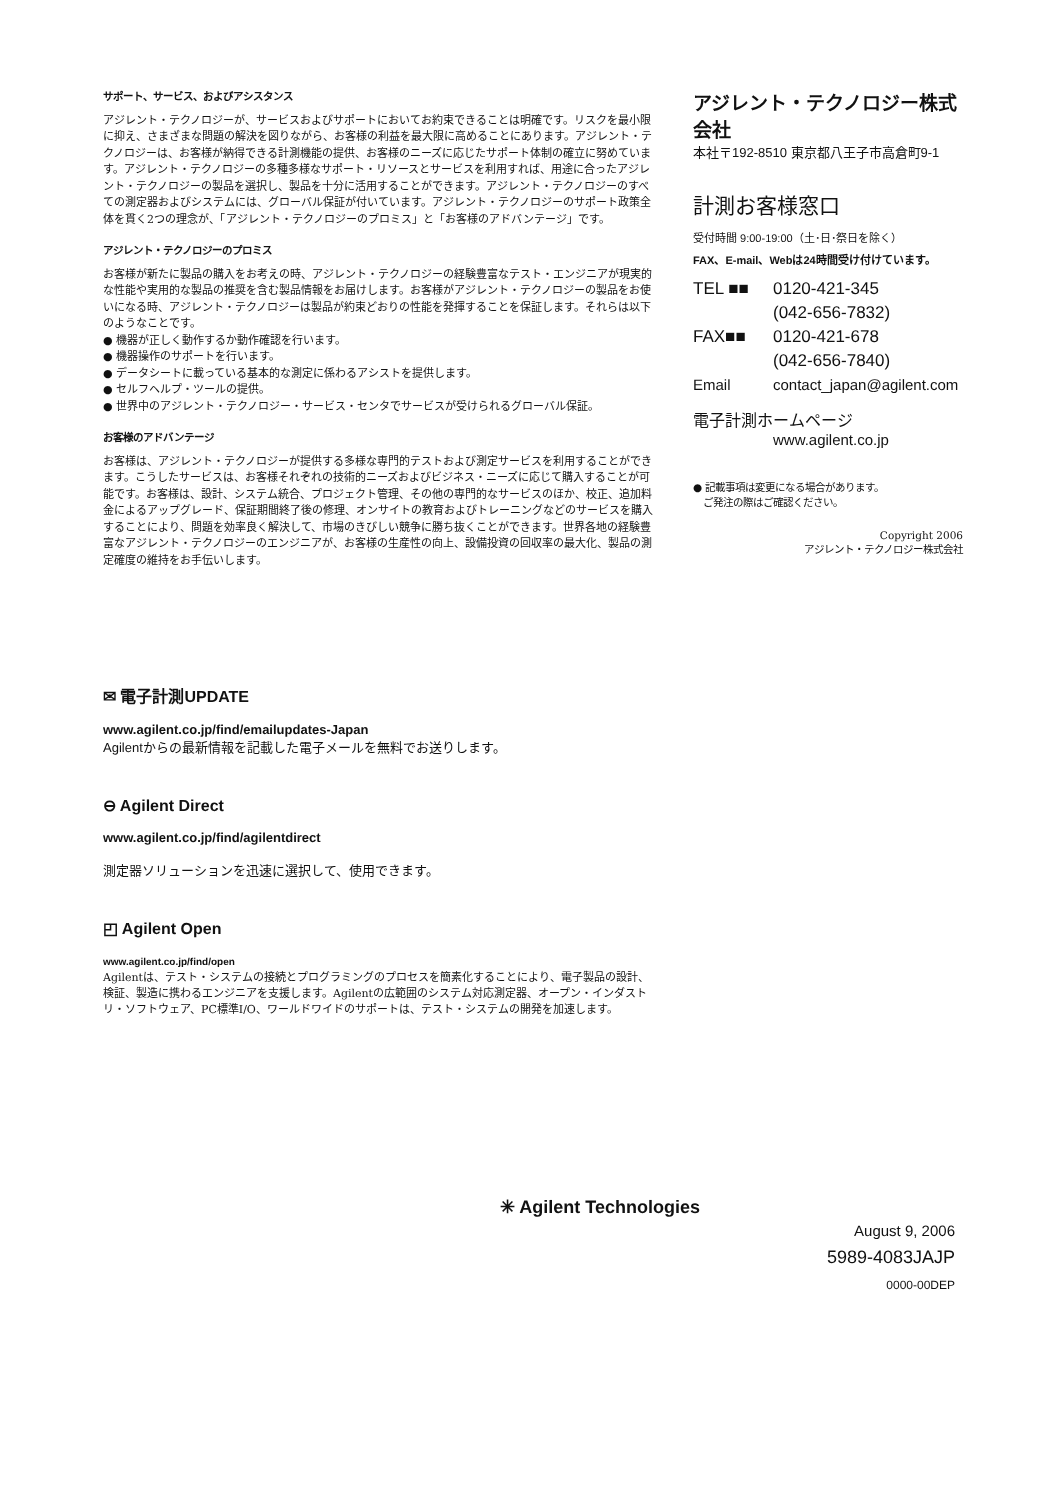サポート、サービス、およびアシスタンス
アジレント・テクノロジーが、サービスおよびサポートにおいてお約束できることは明確です。リスクを最小限に抑え、さまざまな問題の解決を図りながら、お客様の利益を最大限に高めることにあります。アジレント・テクノロジーは、お客様が納得できる計測機能の提供、お客様のニーズに応じたサポート体制の確立に努めています。アジレント・テクノロジーの多種多様なサポート・リソースとサービスを利用すれば、用途に合ったアジレント・テクノロジーの製品を選択し、製品を十分に活用することができます。アジレント・テクノロジーのすべての測定器およびシステムには、グローバル保証が付いています。アジレント・テクノロジーのサポート政策全体を貫く2つの理念が、「アジレント・テクノロジーのプロミス」と「お客様のアドバンテージ」です。
アジレント・テクノロジーのプロミス
お客様が新たに製品の購入をお考えの時、アジレント・テクノロジーの経験豊富なテスト・エンジニアが現実的な性能や実用的な製品の推奨を含む製品情報をお届けします。お客様がアジレント・テクノロジーの製品をお使いになる時、アジレント・テクノロジーは製品が約束どおりの性能を発揮することを保証します。それらは以下のようなことです。
● 機器が正しく動作するか動作確認を行います。
● 機器操作のサポートを行います。
● データシートに載っている基本的な測定に係わるアシストを提供します。
● セルフヘルプ・ツールの提供。
● 世界中のアジレント・テクノロジー・サービス・センタでサービスが受けられるグローバル保証。
お客様のアドバンテージ
お客様は、アジレント・テクノロジーが提供する多様な専門的テストおよび測定サービスを利用することができます。こうしたサービスは、お客様それぞれの技術的ニーズおよびビジネス・ニーズに応じて購入することが可能です。お客様は、設計、システム統合、プロジェクト管理、その他の専門的なサービスのほか、校正、追加料金によるアップグレード、保証期間終了後の修理、オンサイトの教育およびトレーニングなどのサービスを購入することにより、問題を効率良く解決して、市場のきびしい競争に勝ち抜くことができます。世界各地の経験豊富なアジレント・テクノロジーのエンジニアが、お客様の生産性の向上、設備投資の回収率の最大化、製品の測定確度の維持をお手伝いします。
アジレント・テクノロジー株式会社
本社〒192-8510 東京都八王子市高倉町9-1
計測お客様窓口
受付時間 9:00-19:00（土･日･祭日を除く）
FAX、E-mail、Webは24時間受け付けています。
TEL ■■ 0120-421-345
(042-656-7832)
FAX■■ 0120-421-678
(042-656-7840)
Email contact_japan@agilent.com
電子計測ホームページ
www.agilent.co.jp
● 記載事項は変更になる場合があります。
　ご発注の際はご確認ください。
Copyright 2006
アジレント・テクノロジー株式会社
✉ 電子計測UPDATE
www.agilent.co.jp/find/emailupdates-Japan
Agilentからの最新情報を記載した電子メールを無料でお送りします。
⊖ Agilent Direct
www.agilent.co.jp/find/agilentdirect
測定器ソリューションを迅速に選択して、使用できます。
◰ Agilent Open
www.agilent.co.jp/find/open
Agilentは、テスト・システムの接続とプログラミングのプロセスを簡素化することにより、電子製品の設計、検証、製造に携わるエンジニアを支援します。Agilentの広範囲のシステム対応測定器、オープン・インダストリ・ソフトウェア、PC標準I/O、ワールドワイドのサポートは、テスト・システムの開発を加速します。
✳ Agilent Technologies
August 9, 2006
5989-4083JAJP
0000-00DEP